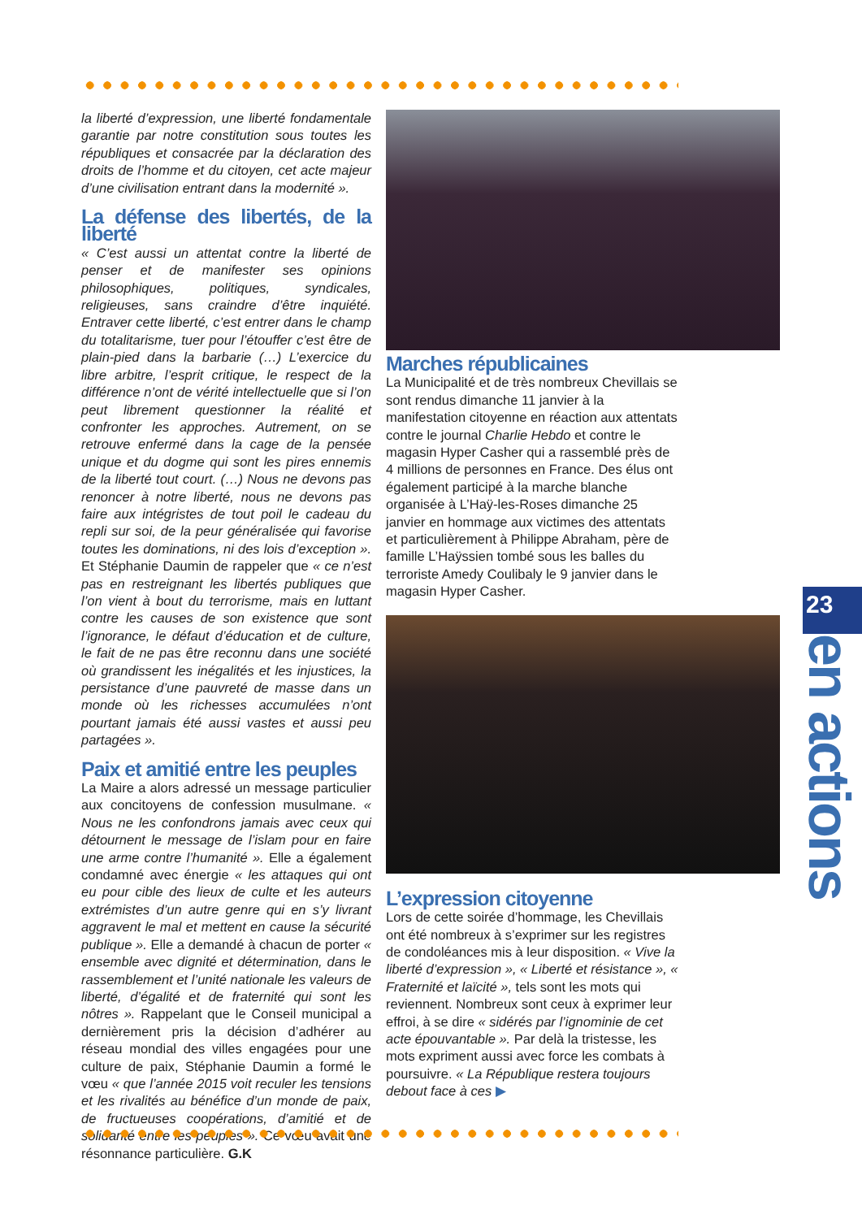la liberté d’expression, une liberté fondamentale garantie par notre constitution sous toutes les républiques et consacrée par la déclaration des droits de l’homme et du citoyen, cet acte majeur d’une civilisation entrant dans la modernité ».
La défense des libertés, de la liberté
« C’est aussi un attentat contre la liberté de penser et de manifester ses opinions philosophiques, politiques, syndicales, religieuses, sans craindre d’être inquiété. Entraver cette liberté, c’est entrer dans le champ du totalitarisme, tuer pour l’étouffer c’est être de plain-pied dans la barbarie (…) L’exercice du libre arbitre, l’esprit critique, le respect de la différence n’ont de vérité intellectuelle que si l’on peut librement questionner la réalité et confronter les approches. Autrement, on se retrouve enfermé dans la cage de la pensée unique et du dogme qui sont les pires ennemis de la liberté tout court. (…) Nous ne devons pas renoncer à notre liberté, nous ne devons pas faire aux intégristes de tout poil le cadeau du repli sur soi, de la peur généralisée qui favorise toutes les dominations, ni des lois d’exception ». Et Stéphanie Daumin de rappeler que « ce n’est pas en restreignant les libertés publiques que l’on vient à bout du terrorisme, mais en luttant contre les causes de son existence que sont l’ignorance, le défaut d’éducation et de culture, le fait de ne pas être reconnu dans une société où grandissent les inégalités et les injustices, la persistance d’une pauvreté de masse dans un monde où les richesses accumulées n’ont pourtant jamais été aussi vastes et aussi peu partagées ».
Paix et amitié entre les peuples
La Maire a alors adressé un message particulier aux concitoyens de confession musulmane. « Nous ne les confondrons jamais avec ceux qui détournent le message de l’islam pour en faire une arme contre l’humanité ». Elle a également condamné avec énergie « les attaques qui ont eu pour cible des lieux de culte et les auteurs extrémistes d’un autre genre qui en s’y livrant aggravent le mal et mettent en cause la sécurité publique ». Elle a demandé à chacun de porter « ensemble avec dignité et détermination, dans le rassemblement et l’unité nationale les valeurs de liberté, d’égalité et de fraternité qui sont les nôtres ». Rappelant que le Conseil municipal a dernièrement pris la décision d’adhérer au réseau mondial des villes engagées pour une culture de paix, Stéphanie Daumin a formé le vœu « que l’année 2015 voit reculer les tensions et les rivalités au bénéfice d’un monde de paix, de fructueuses coopérations, d’amitié et de solidarité entre les peuples ». Ce vœu avait une résonnance particulière. G.K
Marches républicaines
La Municipalité et de très nombreux Chevillais se sont rendus dimanche 11 janvier à la manifestation citoyenne en réaction aux attentats contre le journal Charlie Hebdo et contre le magasin Hyper Casher qui a rassemblé près de 4 millions de personnes en France. Des élus ont également participé à la marche blanche organisée à L’Haÿ-les-Roses dimanche 25 janvier en hommage aux victimes des attentats et particulièrement à Philippe Abraham, père de famille L’Haÿssien tombé sous les balles du terroriste Amedy Coulibaly le 9 janvier dans le magasin Hyper Casher.
L’expression citoyenne
Lors de cette soirée d’hommage, les Chevillais ont été nombreux à s’exprimer sur les registres de condoléances mis à leur disposition. « Vive la liberté d’expression », « Liberté et résistance », « Fraternité et laïcité », tels sont les mots qui reviennent. Nombreux sont ceux à exprimer leur effroi, à se dire « sidérés par l’ignominie de cet acte épouvantable ». Par delà la tristesse, les mots expriment aussi avec force les combats à poursuivre. « La République restera toujours debout face à ces ▶
23
en actions